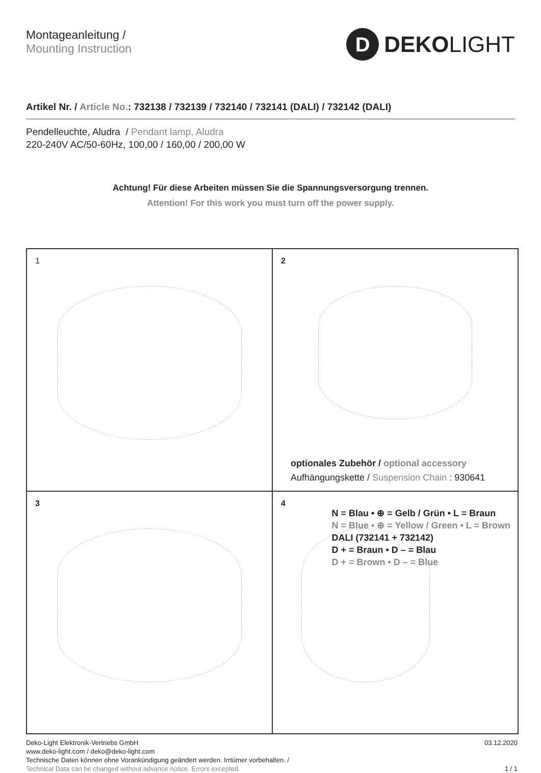Montageanleitung /
Mounting Instruction
D
DEKOLIGHT
Artikel Nr. / Article No.: 732138 / 732139 / 732140 / 732141 (DALI) / 732142 (DALI)
Pendelleuchte, Aludra / Pendant lamp, Aludra
220-240V AC/50-60Hz, 100,00 / 160,00 / 200,00 W
Achtung! Für diese Arbeiten müssen Sie die Spannungsversorgung trennen.
Attention! For this work you must turn off the power supply.
1
2
optionales Zubehör / optional accessory
Aufhängungskette / Suspension Chain : 930641
3
4
N = Blau • ⊕ = Gelb / Grün • L = Braun
N = Blue • ⊕ = Yellow / Green • L = Brown
DALI (732141 + 732142)
D + = Braun • D – = Blau
D + = Brown • D – = Blue
Deko-Light Elektronik-Vertriebs GmbH
www.deko-light.com / deko@deko-light.com
Technische Daten können ohne Vorankündigung geändert werden. Irrtümer vorbehalten. /
Technical Data can be changed without advance notice. Errors excepted.
03.12.2020
1 / 1